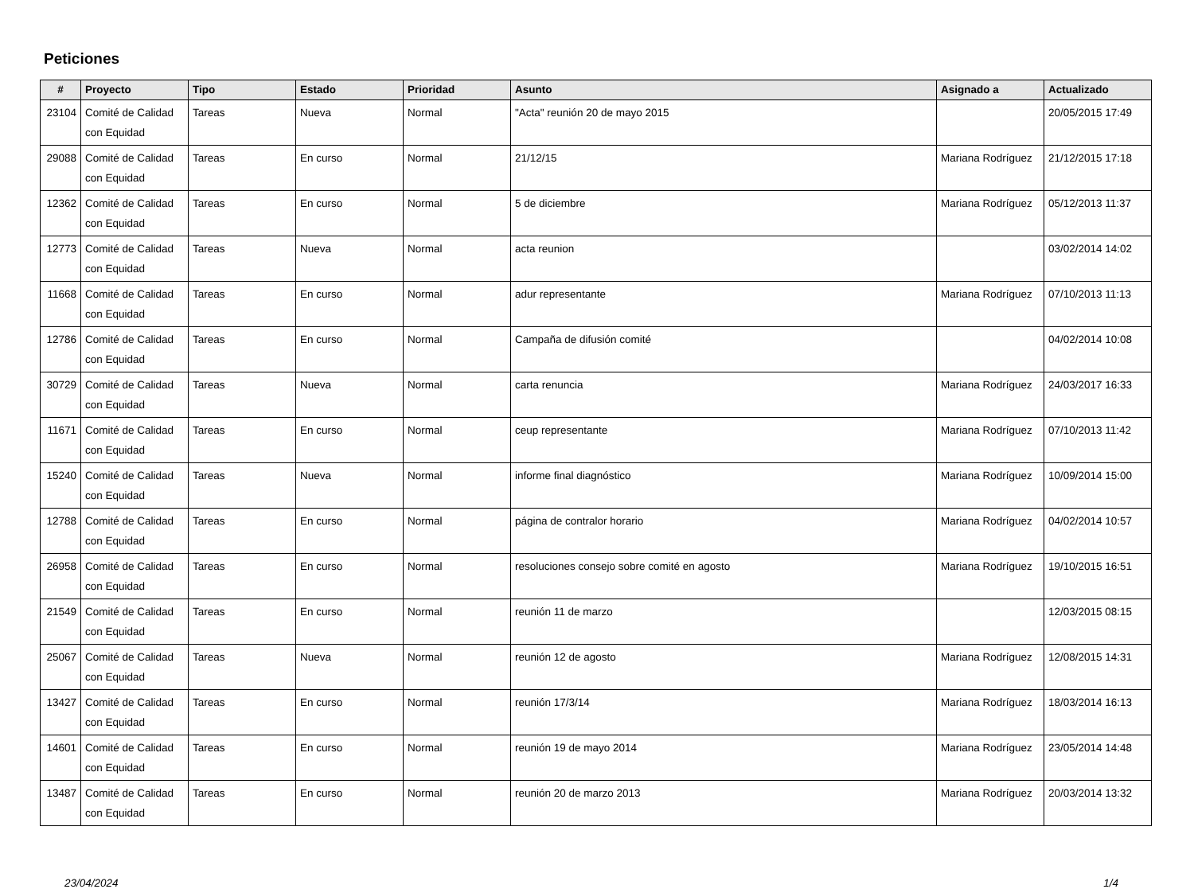Peticiones
| # | Proyecto | Tipo | Estado | Prioridad | Asunto | Asignado a | Actualizado |
| --- | --- | --- | --- | --- | --- | --- | --- |
| 23104 | Comité de Calidad con Equidad | Tareas | Nueva | Normal | "Acta" reunión 20 de mayo 2015 | | 20/05/2015 17:49 |
| 29088 | Comité de Calidad con Equidad | Tareas | En curso | Normal | 21/12/15 | Mariana Rodríguez | 21/12/2015 17:18 |
| 12362 | Comité de Calidad con Equidad | Tareas | En curso | Normal | 5 de diciembre | Mariana Rodríguez | 05/12/2013 11:37 |
| 12773 | Comité de Calidad con Equidad | Tareas | Nueva | Normal | acta reunion | | 03/02/2014 14:02 |
| 11668 | Comité de Calidad con Equidad | Tareas | En curso | Normal | adur representante | Mariana Rodríguez | 07/10/2013 11:13 |
| 12786 | Comité de Calidad con Equidad | Tareas | En curso | Normal | Campaña de difusión comité | | 04/02/2014 10:08 |
| 30729 | Comité de Calidad con Equidad | Tareas | Nueva | Normal | carta renuncia | Mariana Rodríguez | 24/03/2017 16:33 |
| 11671 | Comité de Calidad con Equidad | Tareas | En curso | Normal | ceup representante | Mariana Rodríguez | 07/10/2013 11:42 |
| 15240 | Comité de Calidad con Equidad | Tareas | Nueva | Normal | informe final diagnóstico | Mariana Rodríguez | 10/09/2014 15:00 |
| 12788 | Comité de Calidad con Equidad | Tareas | En curso | Normal | página de contralor horario | Mariana Rodríguez | 04/02/2014 10:57 |
| 26958 | Comité de Calidad con Equidad | Tareas | En curso | Normal | resoluciones consejo sobre comité en agosto | Mariana Rodríguez | 19/10/2015 16:51 |
| 21549 | Comité de Calidad con Equidad | Tareas | En curso | Normal | reunión 11 de marzo | | 12/03/2015 08:15 |
| 25067 | Comité de Calidad con Equidad | Tareas | Nueva | Normal | reunión 12 de agosto | Mariana Rodríguez | 12/08/2015 14:31 |
| 13427 | Comité de Calidad con Equidad | Tareas | En curso | Normal | reunión 17/3/14 | Mariana Rodríguez | 18/03/2014 16:13 |
| 14601 | Comité de Calidad con Equidad | Tareas | En curso | Normal | reunión 19 de mayo 2014 | Mariana Rodríguez | 23/05/2014 14:48 |
| 13487 | Comité de Calidad con Equidad | Tareas | En curso | Normal | reunión 20 de marzo 2013 | Mariana Rodríguez | 20/03/2014 13:32 |
23/04/2024 1/4